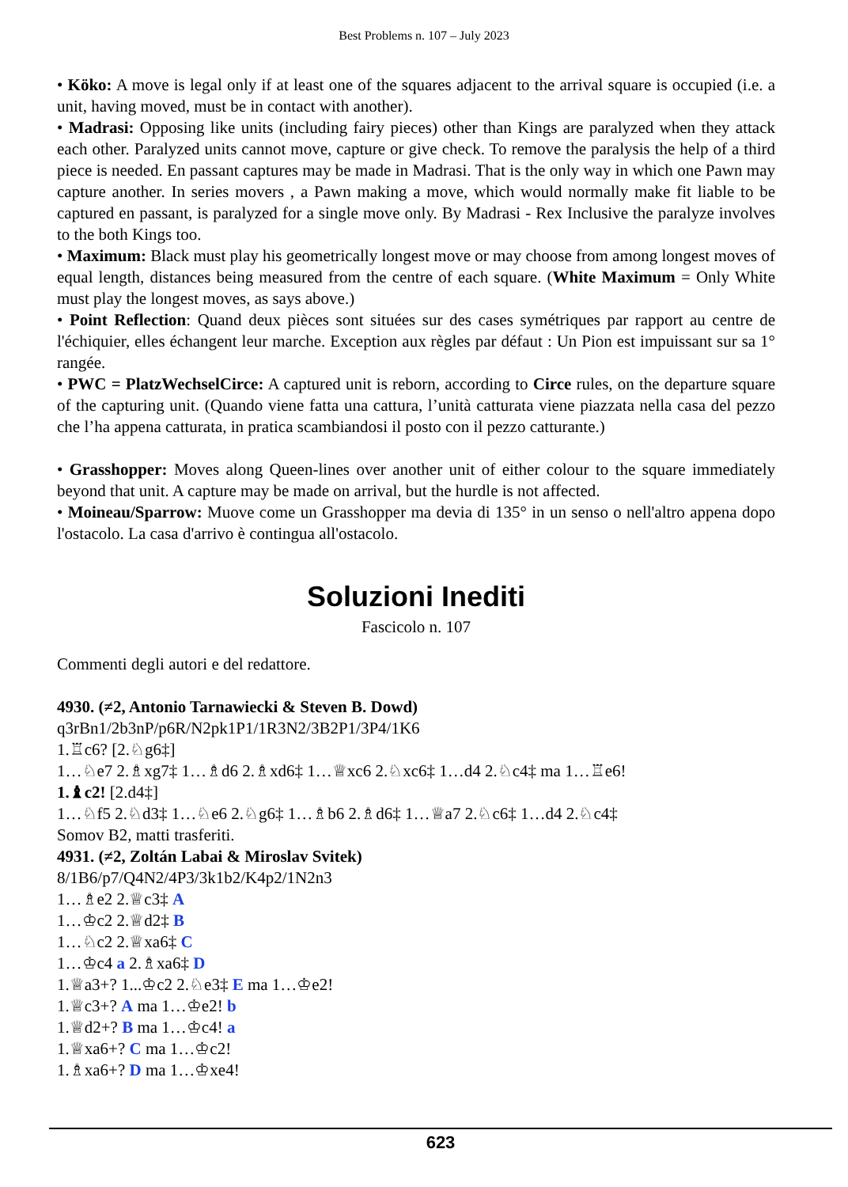Best Problems n. 107 – July 2023
• Köko: A move is legal only if at least one of the squares adjacent to the arrival square is occupied (i.e. a unit, having moved, must be in contact with another).
• Madrasi: Opposing like units (including fairy pieces) other than Kings are paralyzed when they attack each other. Paralyzed units cannot move, capture or give check. To remove the paralysis the help of a third piece is needed. En passant captures may be made in Madrasi. That is the only way in which one Pawn may capture another. In series movers , a Pawn making a move, which would normally make fit liable to be captured en passant, is paralyzed for a single move only. By Madrasi - Rex Inclusive the paralyze involves to the both Kings too.
• Maximum: Black must play his geometrically longest move or may choose from among longest moves of equal length, distances being measured from the centre of each square. (White Maximum = Only White must play the longest moves, as says above.)
• Point Reflection: Quand deux pièces sont situées sur des cases symétriques par rapport au centre de l'échiquier, elles échangent leur marche. Exception aux règles par défaut : Un Pion est impuissant sur sa 1° rangée.
• PWC = PlatzWechselCirce: A captured unit is reborn, according to Circe rules, on the departure square of the capturing unit. (Quando viene fatta una cattura, l’unità catturata viene piazzata nella casa del pezzo che l’ha appena catturata, in pratica scambiandosi il posto con il pezzo catturante.)
• Grasshopper: Moves along Queen-lines over another unit of either colour to the square immediately beyond that unit. A capture may be made on arrival, but the hurdle is not affected.
• Moineau/Sparrow: Muove come un Grasshopper ma devia di 135° in un senso o nell'altro appena dopo l'ostacolo. La casa d'arrivo è contingua all'ostacolo.
Soluzioni Inediti
Fascicolo n. 107
Commenti degli autori e del redattore.
4930. (≠2, Antonio Tarnawiecki & Steven B. Dowd)
q3rBn1/2b3nP/p6R/N2pk1P1/1R3N2/3B2P1/3P4/1K6
1.♖c6? [2.♘g6‡]
1…♘e7 2.♗xg7‡ 1…♗d6 2.♗xd6‡ 1…♕xc6 2.♘xc6‡ 1…d4 2.♘c4‡ ma 1…♖e6!
1.♝c2! [2.d4‡]
1…♘f5 2.♘d3‡ 1…♘e6 2.♘g6‡ 1…♗b6 2.♗d6‡ 1…♕a7 2.♘c6‡ 1…d4 2.♘c4‡
Somov B2, matti trasferiti.
4931. (≠2, Zoltán Labai & Miroslav Svitek)
8/1B6/p7/Q4N2/4P3/3k1b2/K4p2/1N2n3
1…♗e2 2.♕c3‡ A
1…♔c2 2.♕d2‡ B
1…♘c2 2.♕xa6‡ C
1…♔c4 a 2.♗xa6‡ D
1.♕a3+? 1...♔c2 2.♘e3‡ E ma 1…♔e2!
1.♕c3+? A ma 1…♔e2! b
1.♕d2+? B ma 1…♔c4! a
1.♕xa6+? C ma 1…♔c2!
1.♗xa6+? D ma 1…♔xe4!
623